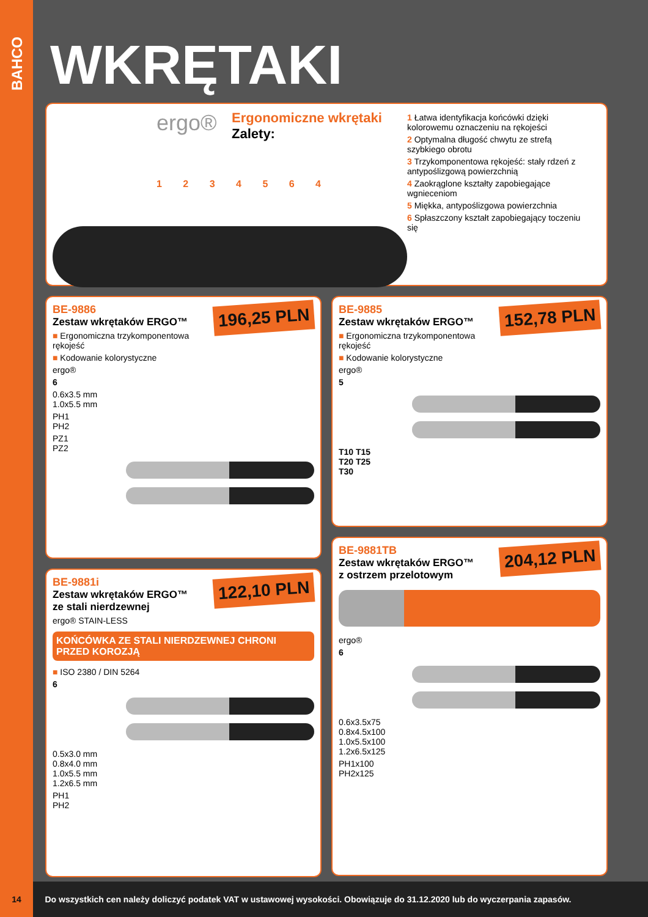BAHCO
WKRĘTAKI
ergo®
Ergonomiczne wkrętaki
Zalety:
1 2 3 4 5 6 4
1 Łatwa identyfikacja końcówki dzięki kolorowemu oznaczeniu na rękojeści
2 Optymalna długość chwytu ze strefą szybkiego obrotu
3 Trzykomponentowa rękojeść: stały rdzeń z antypoślizgową powierzchnią
4 Zaokrąglone kształty zapobiegające wgnieceniom
5 Miękka, antypoślizgowa powierzchnia
6 Spłaszczony kształt zapobiegający toczeniu się
196,25 PLN
BE-9886
Zestaw wkrętaków ERGO™
■ Ergonomiczna trzykomponentowa rękojeść
■ Kodowanie kolorystyczne
ergo®
6
0.6x3.5 mm
1.0x5.5 mm
PH1
PH2
PZ1
PZ2
122,10 PLN
BE-9881i
Zestaw wkrętaków ERGO™
ze stali nierdzewnej
ergo® STAIN-LESS
KOŃCÓWKA ZE STALI NIERDZEWNEJ CHRONI PRZED KOROZJĄ
■ ISO 2380 / DIN 5264
6
0.5x3.0 mm
0.8x4.0 mm
1.0x5.5 mm
1.2x6.5 mm
PH1
PH2
152,78 PLN
BE-9885
Zestaw wkrętaków ERGO™
■ Ergonomiczna trzykomponentowa rękojeść
■ Kodowanie kolorystyczne
ergo®
5
T10 T15
T20 T25
T30
204,12 PLN
BE-9881TB
Zestaw wkrętaków ERGO™
z ostrzem przelotowym
ergo®
6
0.6x3.5x75
0.8x4.5x100
1.0x5.5x100
1.2x6.5x125
PH1x100
PH2x125
14 Do wszystkich cen należy doliczyć podatek VAT w ustawowej wysokości. Obowiązuje do 31.12.2020 lub do wyczerpania zapasów.